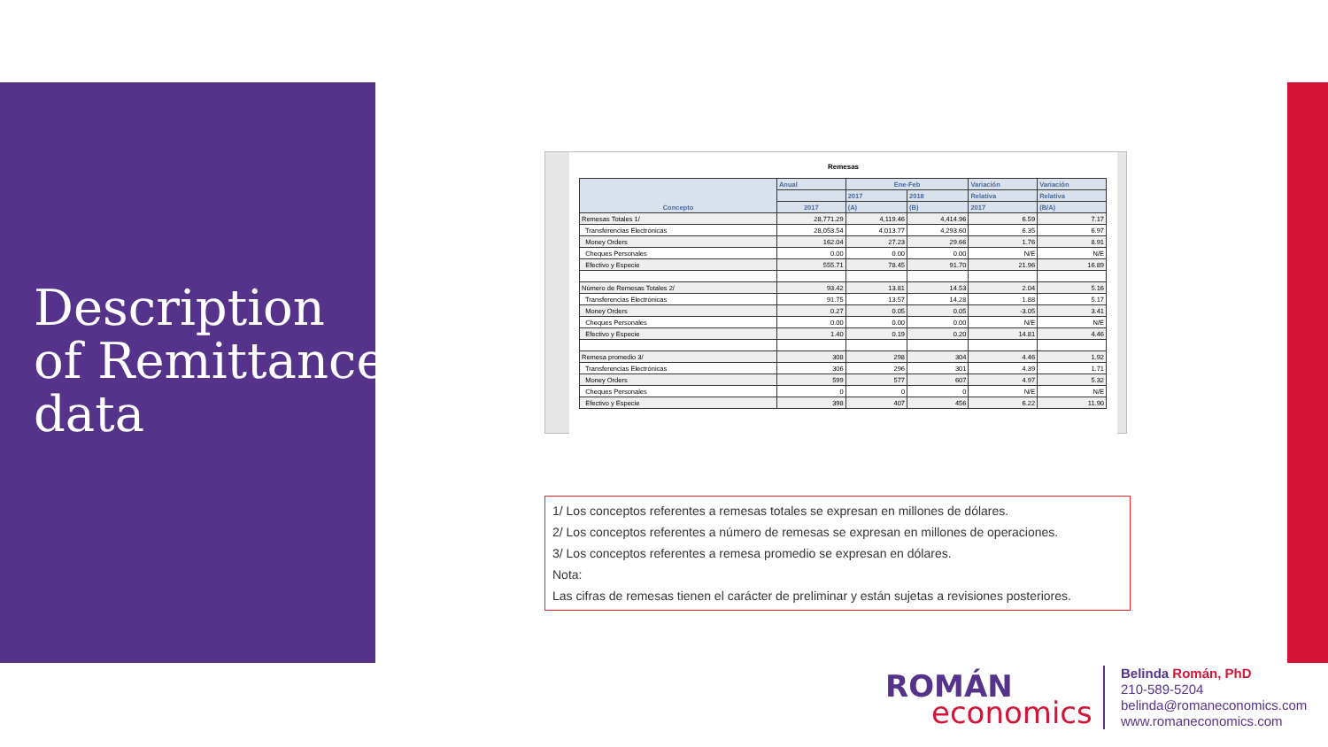Description
of Remittance
data
Remesas
| Concepto | Anual | Ene-Feb | | Variación | Variación |
| --- | --- | --- | --- | --- | --- |
| | | 2017 | 2018 | Relativa | Relativa |
| | 2017 | (A) | (B) | 2017 | (B/A) |
| Remesas Totales 1/ | 28,771.29 | 4,119.46 | 4,414.96 | 6.59 | 7.17 |
| Transferencias Electrónicas | 28,053.54 | 4,013.77 | 4,293.60 | 6.35 | 6.97 |
| Money Orders | 162.04 | 27.23 | 29.66 | 1.76 | 8.91 |
| Cheques Personales | 0.00 | 0.00 | 0.00 | N/E | N/E |
| Efectivo y Especie | 555.71 | 78.45 | 91.70 | 21.96 | 16.89 |
| Número de Remesas Totales 2/ | 93.42 | 13.81 | 14.53 | 2.04 | 5.16 |
| Transferencias Electrónicas | 91.75 | 13.57 | 14.28 | 1.88 | 5.17 |
| Money Orders | 0.27 | 0.05 | 0.05 | -3.05 | 3.41 |
| Cheques Personales | 0.00 | 0.00 | 0.00 | N/E | N/E |
| Efectivo y Especie | 1.40 | 0.19 | 0.20 | 14.81 | 4.46 |
| Remesa promedio 3/ | 308 | 298 | 304 | 4.46 | 1.92 |
| Transferencias Electrónicas | 306 | 296 | 301 | 4.39 | 1.71 |
| Money Orders | 599 | 577 | 607 | 4.97 | 5.32 |
| Cheques Personales | 0 | 0 | 0 | N/E | N/E |
| Efectivo y Especie | 398 | 407 | 456 | 6.22 | 11.90 |
1/ Los conceptos referentes a remesas totales se expresan en millones de dólares.
2/ Los conceptos referentes a número de remesas se expresan en millones de operaciones.
3/ Los conceptos referentes a remesa promedio se expresan en dólares.
Nota:
Las cifras de remesas tienen el carácter de preliminar y están sujetas a revisiones posteriores.
ROMÁN
economics
Belinda Román, PhD
210-589-5204
belinda@romaneconomics.com
www.romaneconomics.com